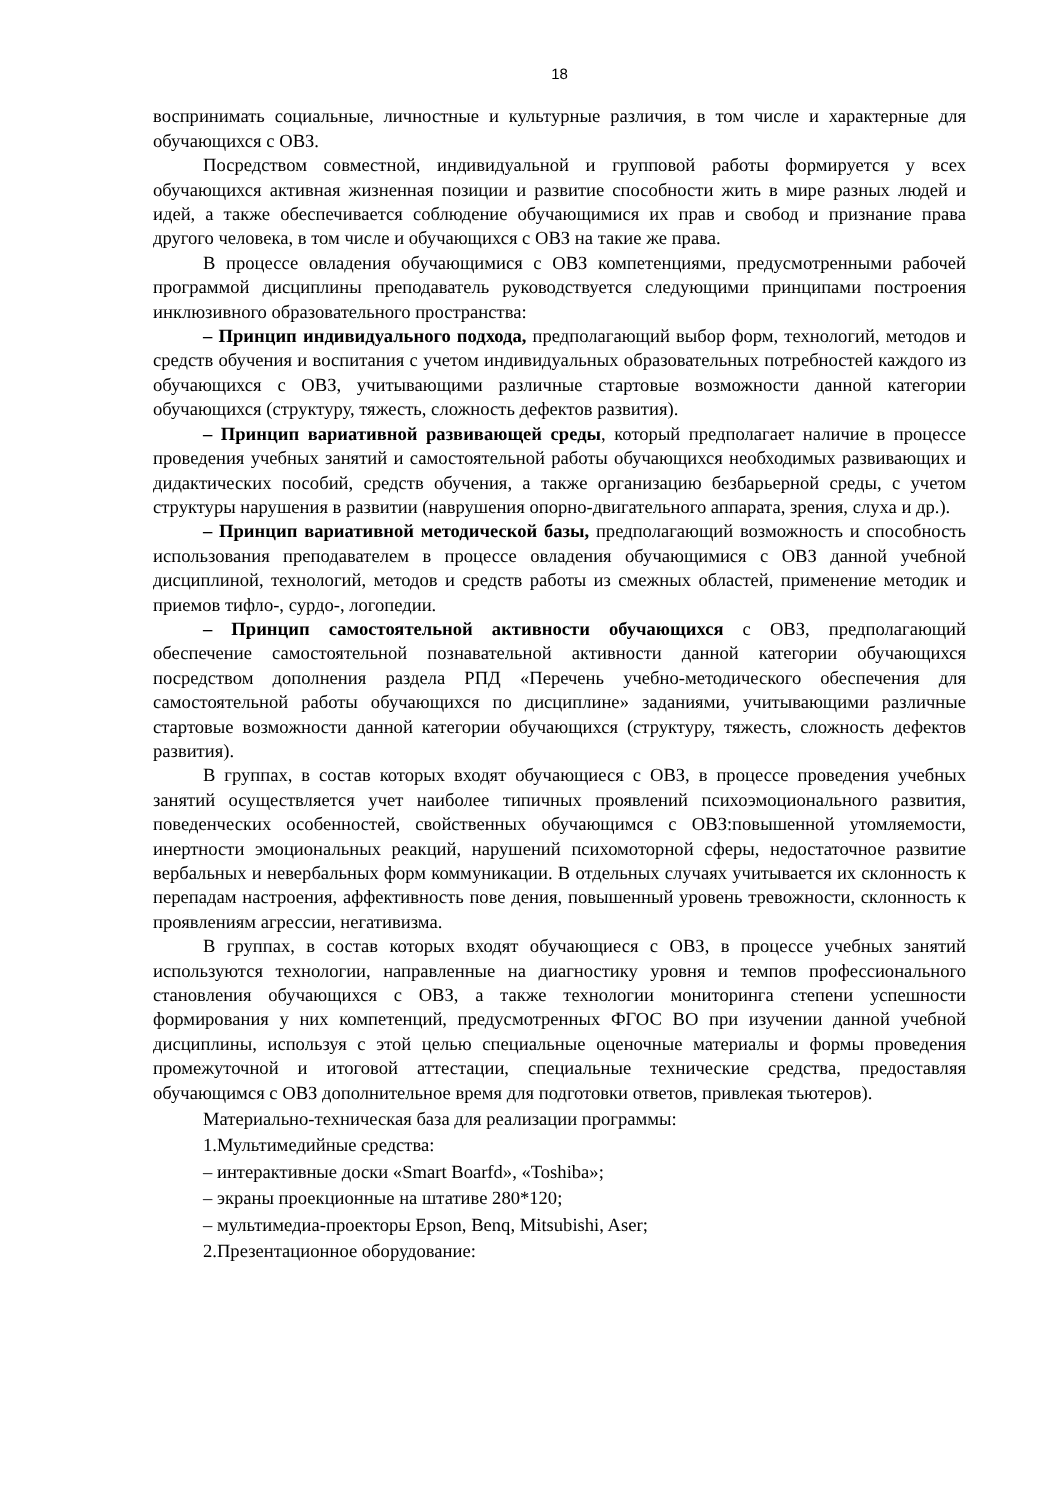18
воспринимать социальные, личностные и культурные различия, в том числе и характерные для обучающихся с ОВЗ.
Посредством совместной, индивидуальной и групповой работы формируется у всех обучающихся активная жизненная позиции и развитие способности жить в мире разных людей и идей, а также обеспечивается соблюдение обучающимися их прав и свобод и признание права другого человека, в том числе и обучающихся с ОВЗ на такие же права.
В процессе овладения обучающимися с ОВЗ компетенциями, предусмотренными рабочей программой дисциплины преподаватель руководствуется следующими принципами построения инклюзивного образовательного пространства:
– Принцип индивидуального подхода, предполагающий выбор форм, технологий, методов и средств обучения и воспитания с учетом индивидуальных образовательных потребностей каждого из обучающихся с ОВЗ, учитывающими различные стартовые возможности данной категории обучающихся (структуру, тяжесть, сложность дефектов развития).
– Принцип вариативной развивающей среды, который предполагает наличие в процессе проведения учебных занятий и самостоятельной работы обучающихся необходимых развивающих и дидактических пособий, средств обучения, а также организацию безбарьерной среды, с учетом структуры нарушения в развитии (наврушения опорно-двигательного аппарата, зрения, слуха и др.).
– Принцип вариативной методической базы, предполагающий возможность и способность использования преподавателем в процессе овладения обучающимися с ОВЗ данной учебной дисциплиной, технологий, методов и средств работы из смежных областей, применение методик и приемов тифло-, сурдо-, логопедии.
– Принцип самостоятельной активности обучающихся с ОВЗ, предполагающий обеспечение самостоятельной познавательной активности данной категории обучающихся посредством дополнения раздела РПД «Перечень учебно-методического обеспечения для самостоятельной работы обучающихся по дисциплине» заданиями, учитывающими различные стартовые возможности данной категории обучающихся (структуру, тяжесть, сложность дефектов развития).
В группах, в состав которых входят обучающиеся с ОВЗ, в процессе проведения учебных занятий осуществляется учет наиболее типичных проявлений психоэмоционального развития, поведенческих особенностей, свойственных обучающимся с ОВЗ:повышенной утомляемости, инертности эмоциональных реакций, нарушений психомоторной сферы, недостаточное развитие вербальных и невербальных форм коммуникации. В отдельных случаях учитывается их склонность к перепадам настроения, аффективность пове дения, повышенный уровень тревожности, склонность к проявлениям агрессии, негативизма.
В группах, в состав которых входят обучающиеся с ОВЗ, в процессе учебных занятий используются технологии, направленные на диагностику уровня и темпов профессионального становления обучающихся с ОВЗ, а также технологии мониторинга степени успешности формирования у них компетенций, предусмотренных ФГОС ВО при изучении данной учебной дисциплины, используя с этой целью специальные оценочные материалы и формы проведения промежуточной и итоговой аттестации, специальные технические средства, предоставляя обучающимся с ОВЗ дополнительное время для подготовки ответов, привлекая тьютеров).
Материально-техническая база для реализации программы:
1.Мультимедийные средства:
– интерактивные доски «Smart Boarfd», «Toshiba»;
– экраны проекционные на штативе 280*120;
– мультимедиа-проекторы Epson, Benq, Mitsubishi, Aser;
2.Презентационное оборудование: